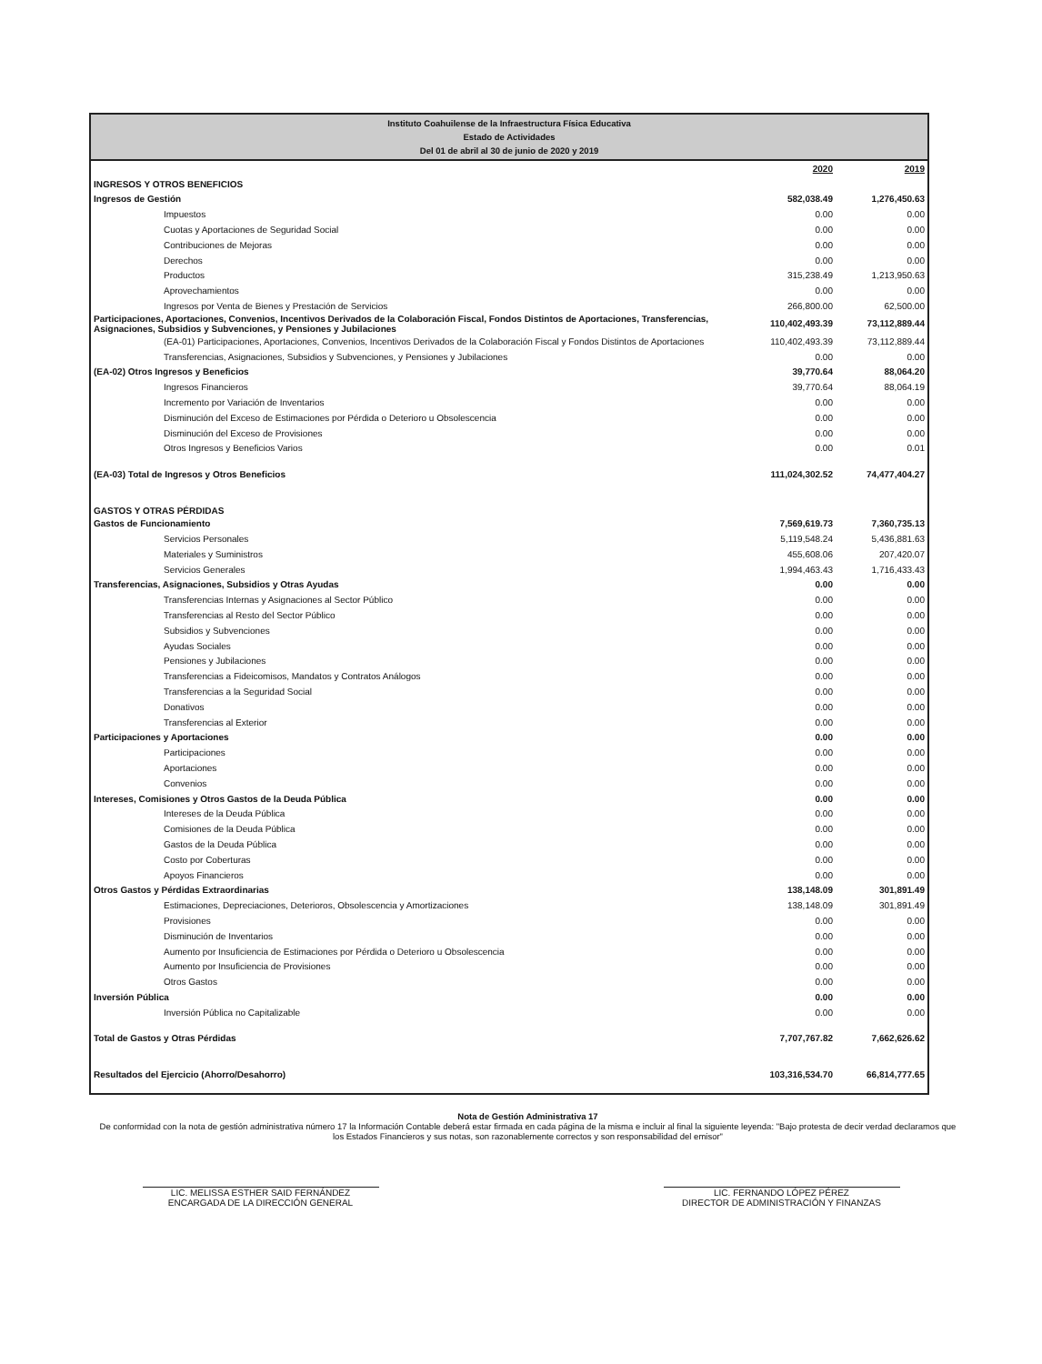Instituto Coahuilense de la Infraestructura Física Educativa
Estado de Actividades
Del 01 de abril al 30 de junio de 2020 y 2019
| | 2020 | 2019 |
| INGRESOS Y OTROS BENEFICIOS | | |
| Ingresos de Gestión | 582,038.49 | 1,276,450.63 |
| Impuestos | 0.00 | 0.00 |
| Cuotas y Aportaciones de Seguridad Social | 0.00 | 0.00 |
| Contribuciones de Mejoras | 0.00 | 0.00 |
| Derechos | 0.00 | 0.00 |
| Productos | 315,238.49 | 1,213,950.63 |
| Aprovechamientos | 0.00 | 0.00 |
| Ingresos por Venta de Bienes y Prestación de Servicios | 266,800.00 | 62,500.00 |
| Participaciones, Aportaciones, Convenios, Incentivos Derivados de la Colaboración Fiscal, Fondos Distintos de Aportaciones, Transferencias, Asignaciones, Subsidios y Subvenciones, y Pensiones y Jubilaciones | 110,402,493.39 | 73,112,889.44 |
| (EA-01) Participaciones, Aportaciones, Convenios, Incentivos Derivados de la Colaboración Fiscal y Fondos Distintos de Aportaciones | 110,402,493.39 | 73,112,889.44 |
| Transferencias, Asignaciones, Subsidios y Subvenciones, y Pensiones y Jubilaciones | 0.00 | 0.00 |
| (EA-02) Otros Ingresos y Beneficios | 39,770.64 | 88,064.20 |
| Ingresos Financieros | 39,770.64 | 88,064.19 |
| Incremento por Variación de Inventarios | 0.00 | 0.00 |
| Disminución del Exceso de Estimaciones por Pérdida o Deterioro u Obsolescencia | 0.00 | 0.00 |
| Disminución del Exceso de Provisiones | 0.00 | 0.00 |
| Otros Ingresos y Beneficios Varios | 0.00 | 0.01 |
| (EA-03) Total de Ingresos y Otros Beneficios | 111,024,302.52 | 74,477,404.27 |
| GASTOS Y OTRAS PÉRDIDAS | | |
| Gastos de Funcionamiento | 7,569,619.73 | 7,360,735.13 |
| Servicios Personales | 5,119,548.24 | 5,436,881.63 |
| Materiales y Suministros | 455,608.06 | 207,420.07 |
| Servicios Generales | 1,994,463.43 | 1,716,433.43 |
| Transferencias, Asignaciones, Subsidios y Otras Ayudas | 0.00 | 0.00 |
| Transferencias Internas y Asignaciones al Sector Público | 0.00 | 0.00 |
| Transferencias al Resto del Sector Público | 0.00 | 0.00 |
| Subsidios y Subvenciones | 0.00 | 0.00 |
| Ayudas Sociales | 0.00 | 0.00 |
| Pensiones y Jubilaciones | 0.00 | 0.00 |
| Transferencias a Fideicomisos, Mandatos y Contratos Análogos | 0.00 | 0.00 |
| Transferencias a la Seguridad Social | 0.00 | 0.00 |
| Donativos | 0.00 | 0.00 |
| Transferencias al Exterior | 0.00 | 0.00 |
| Participaciones y Aportaciones | 0.00 | 0.00 |
| Participaciones | 0.00 | 0.00 |
| Aportaciones | 0.00 | 0.00 |
| Convenios | 0.00 | 0.00 |
| Intereses, Comisiones y Otros Gastos de la Deuda Pública | 0.00 | 0.00 |
| Intereses de la Deuda Pública | 0.00 | 0.00 |
| Comisiones de la Deuda Pública | 0.00 | 0.00 |
| Gastos de la Deuda Pública | 0.00 | 0.00 |
| Costo por Coberturas | 0.00 | 0.00 |
| Apoyos Financieros | 0.00 | 0.00 |
| Otros Gastos y Pérdidas Extraordinarias | 138,148.09 | 301,891.49 |
| Estimaciones, Depreciaciones, Deterioros, Obsolescencia y Amortizaciones | 138,148.09 | 301,891.49 |
| Provisiones | 0.00 | 0.00 |
| Disminución de Inventarios | 0.00 | 0.00 |
| Aumento por Insuficiencia de Estimaciones por Pérdida o Deterioro u Obsolescencia | 0.00 | 0.00 |
| Aumento por Insuficiencia de Provisiones | 0.00 | 0.00 |
| Otros Gastos | 0.00 | 0.00 |
| Inversión Pública | 0.00 | 0.00 |
| Inversión Pública no Capitalizable | 0.00 | 0.00 |
| Total de Gastos y Otras Pérdidas | 7,707,767.82 | 7,662,626.62 |
| Resultados del Ejercicio (Ahorro/Desahorro) | 103,316,534.70 | 66,814,777.65 |
Nota de Gestión Administrativa 17
De conformidad con la nota de gestión administrativa número 17 la Información Contable deberá estar firmada en cada página de la misma e incluir al final la siguiente leyenda: "Bajo protesta de decir verdad declaramos que los Estados Financieros y sus notas, son razonablemente correctos y son responsabilidad del emisor"
LIC. MELISSA ESTHER SAID FERNÁNDEZ
ENCARGADA DE LA DIRECCIÓN GENERAL
LIC. FERNANDO LÓPEZ PÉREZ
DIRECTOR DE ADMINISTRACIÓN Y FINANZAS